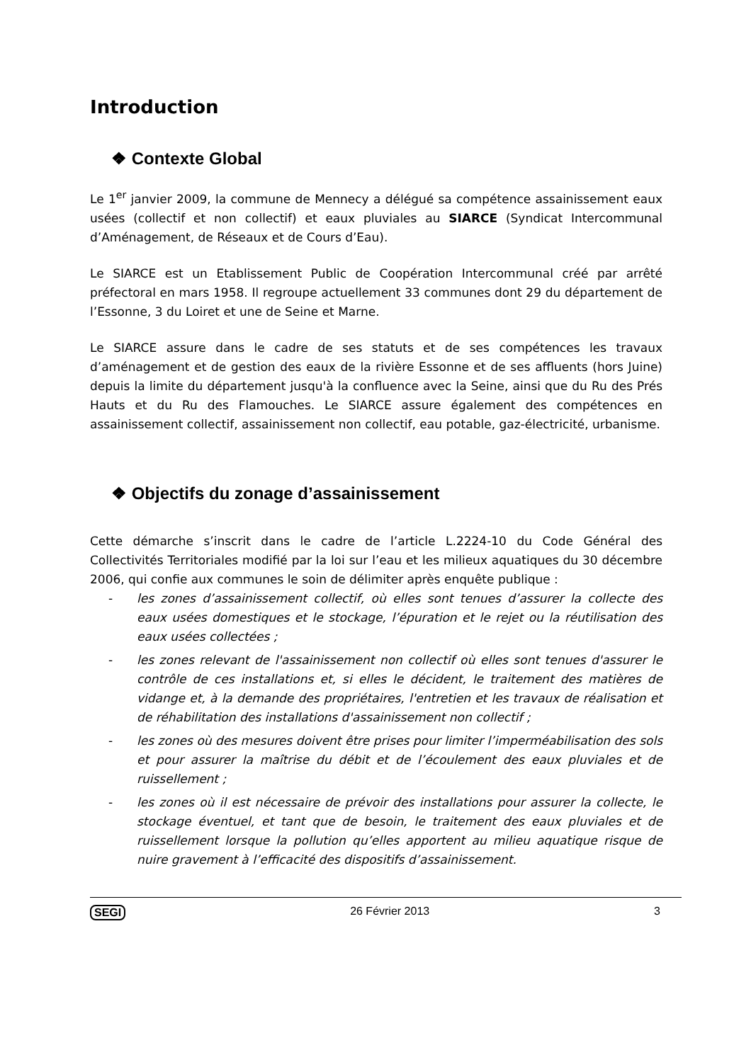Introduction
❖ Contexte Global
Le 1<sup>er</sup> janvier 2009, la commune de Mennecy a délégué sa compétence assainissement eaux usées (collectif et non collectif) et eaux pluviales au SIARCE (Syndicat Intercommunal d’Aménagement, de Réseaux et de Cours d’Eau).
Le SIARCE est un Etablissement Public de Coopération Intercommunal créé par arrêté préfectoral en mars 1958. Il regroupe actuellement 33 communes dont 29 du département de l’Essonne, 3 du Loiret et une de Seine et Marne.
Le SIARCE assure dans le cadre de ses statuts et de ses compétences les travaux d’aménagement et de gestion des eaux de la rivière Essonne et de ses affluents (hors Juine) depuis la limite du département jusqu'à la confluence avec la Seine, ainsi que du Ru des Prés Hauts et du Ru des Flamouches. Le SIARCE assure également des compétences en assainissement collectif, assainissement non collectif, eau potable, gaz-électricité, urbanisme.
❖ Objectifs du zonage d’assainissement
Cette démarche s’inscrit dans le cadre de l’article L.2224-10 du Code Général des Collectivités Territoriales modifié par la loi sur l’eau et les milieux aquatiques du 30 décembre 2006, qui confie aux communes le soin de délimiter après enquête publique :
- les zones d’assainissement collectif, où elles sont tenues d’assurer la collecte des eaux usées domestiques et le stockage, l’épuration et le rejet ou la réutilisation des eaux usées collectées ;
- les zones relevant de l'assainissement non collectif où elles sont tenues d'assurer le contrôle de ces installations et, si elles le décident, le traitement des matières de vidange et, à la demande des propriétaires, l'entretien et les travaux de réalisation et de réhabilitation des installations d'assainissement non collectif ;
- les zones où des mesures doivent être prises pour limiter l’imperméabilisation des sols et pour assurer la maîtrise du débit et de l’écoulement des eaux pluviales et de ruissellement ;
- les zones où il est nécessaire de prévoir des installations pour assurer la collecte, le stockage éventuel, et tant que de besoin, le traitement des eaux pluviales et de ruissellement lorsque la pollution qu’elles apportent au milieu aquatique risque de nuire gravement à l’efficacité des dispositifs d’assainissement.
SEGI 26 Février 2013 3